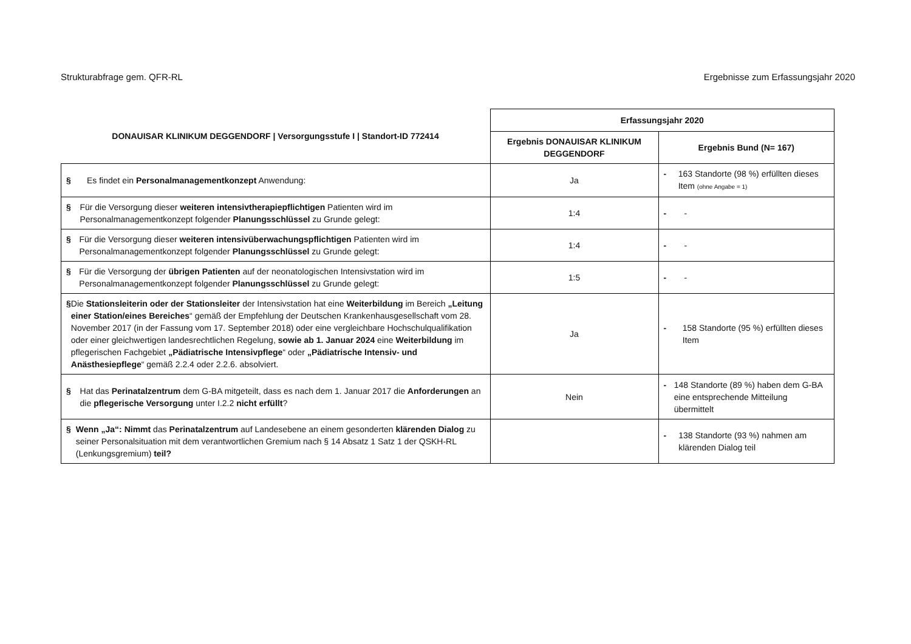Strukturabfrage gem. QFR-RL Ergebnisse zum Erfassungsjahr 2020
| DONAUISAR KLINIKUM DEGGENDORF / Versorgungsstufe I / Standort-ID 772414 | Erfassungsjahr 2020 | |
| --- | --- | --- |
| | Ergebnis DONAUISAR KLINIKUM DEGGENDORF | Ergebnis Bund (N= 167) |
| § Es findet ein Personalmanagementkonzept Anwendung: | Ja | - 163 Standorte (98 %) erfüllten dieses Item (ohne Angabe = 1) |
| § Für die Versorgung dieser weiteren intensivtherapiepflichtigen Patienten wird im Personalmanagementkonzept folgender Planungsschlüssel zu Grunde gelegt: | 1:4 | - - |
| § Für die Versorgung dieser weiteren intensivüberwachungspflichtigen Patienten wird im Personalmanagementkonzept folgender Planungsschlüssel zu Grunde gelegt: | 1:4 | - - |
| § Für die Versorgung der übrigen Patienten auf der neonatologischen Intensivstation wird im Personalmanagementkonzept folgender Planungsschlüssel zu Grunde gelegt: | 1:5 | - - |
| § Die Stationsleiterin oder der Stationsleiter der Intensivstation hat eine Weiterbildung im Bereich „Leitung einer Station/eines Bereiches “ gemäß der Empfehlung der Deutschen Krankenhausgesellschaft vom 28. November 2017 (in der Fassung vom 17. September 2018) oder eine vergleichbare Hochschulqualifikation oder einer gleichwertigen landesrechtlichen Regelung, sowie ab 1. Januar 2024 eine Weiterbildung im pflegerischen Fachgebiet „Pädiatrische Intensivpflege “ oder „Pädiatrische Intensiv- und Anästhesiepflege “ gemäß 2.2.4 oder 2.2.6. absolviert. | Ja | - 158 Standorte (95 %) erfüllten dieses Item |
| § Hat das Perinatalzentrum dem G-BA mitgeteilt, dass es nach dem 1. Januar 2017 die Anforderungen an die pflegerische Versorgung unter I.2.2 nicht erfüllt ? | Nein | - 148 Standorte (89 %) haben dem G-BA eine entsprechende Mitteilung übermittelt |
| § Wenn „Ja“: Nimmt das Perinatalzentrum auf Landesebene an einem gesonderten klärenden Dialog zu seiner Personalsituation mit dem verantwortlichen Gremium nach § 14 Absatz 1 Satz 1 der QSKH-RL (Lenkungsgremium) teil? | | - 138 Standorte (93 %) nahmen am klärenden Dialog teil |